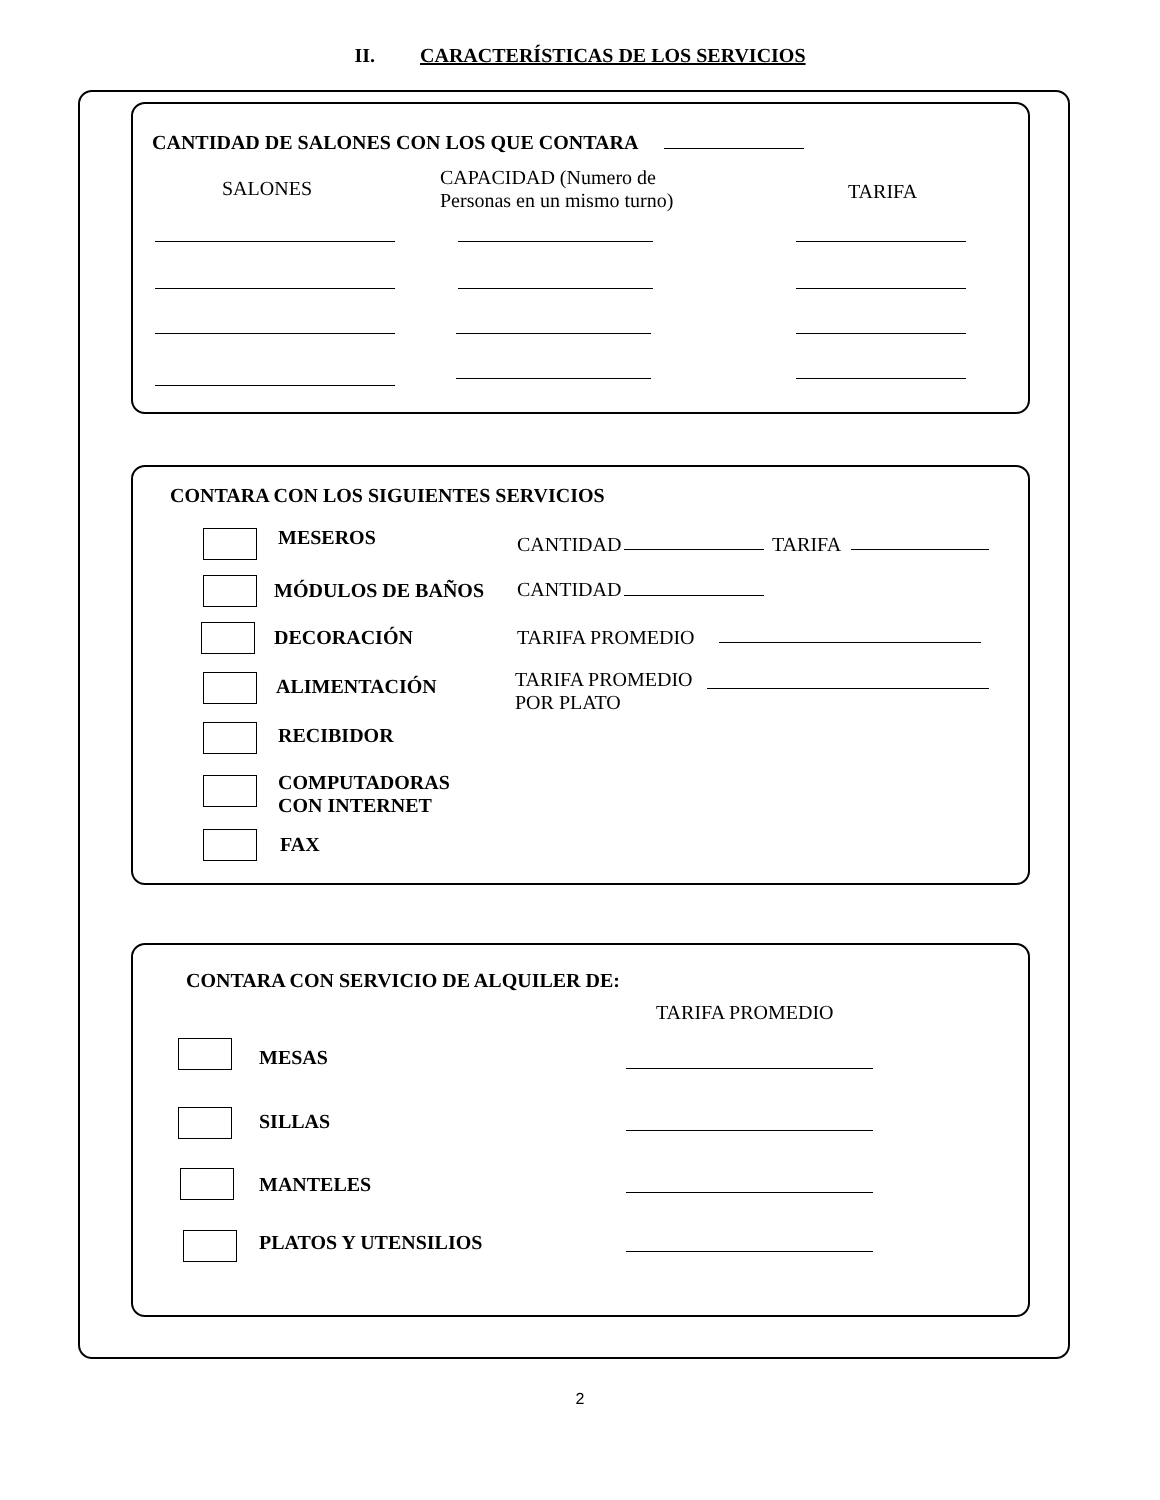II. CARACTERÍSTICAS DE LOS SERVICIOS
CANTIDAD DE SALONES CON LOS QUE CONTARA
SALONES
CAPACIDAD (Numero de
Personas en un mismo turno)
TARIFA
CONTARA CON LOS SIGUIENTES SERVICIOS
MESEROS CANTIDAD TARIFA
MÓDULOS DE BAÑOS CANTIDAD
DECORACIÓN TARIFA PROMEDIO
ALIMENTACIÓN
TARIFA PROMEDIO
POR PLATO
RECIBIDOR
COMPUTADORAS
CON INTERNET
FAX
CONTARA CON SERVICIO DE ALQUILER DE:
TARIFA PROMEDIO
MESAS
SILLAS
MANTELES
PLATOS Y UTENSILIOS
2